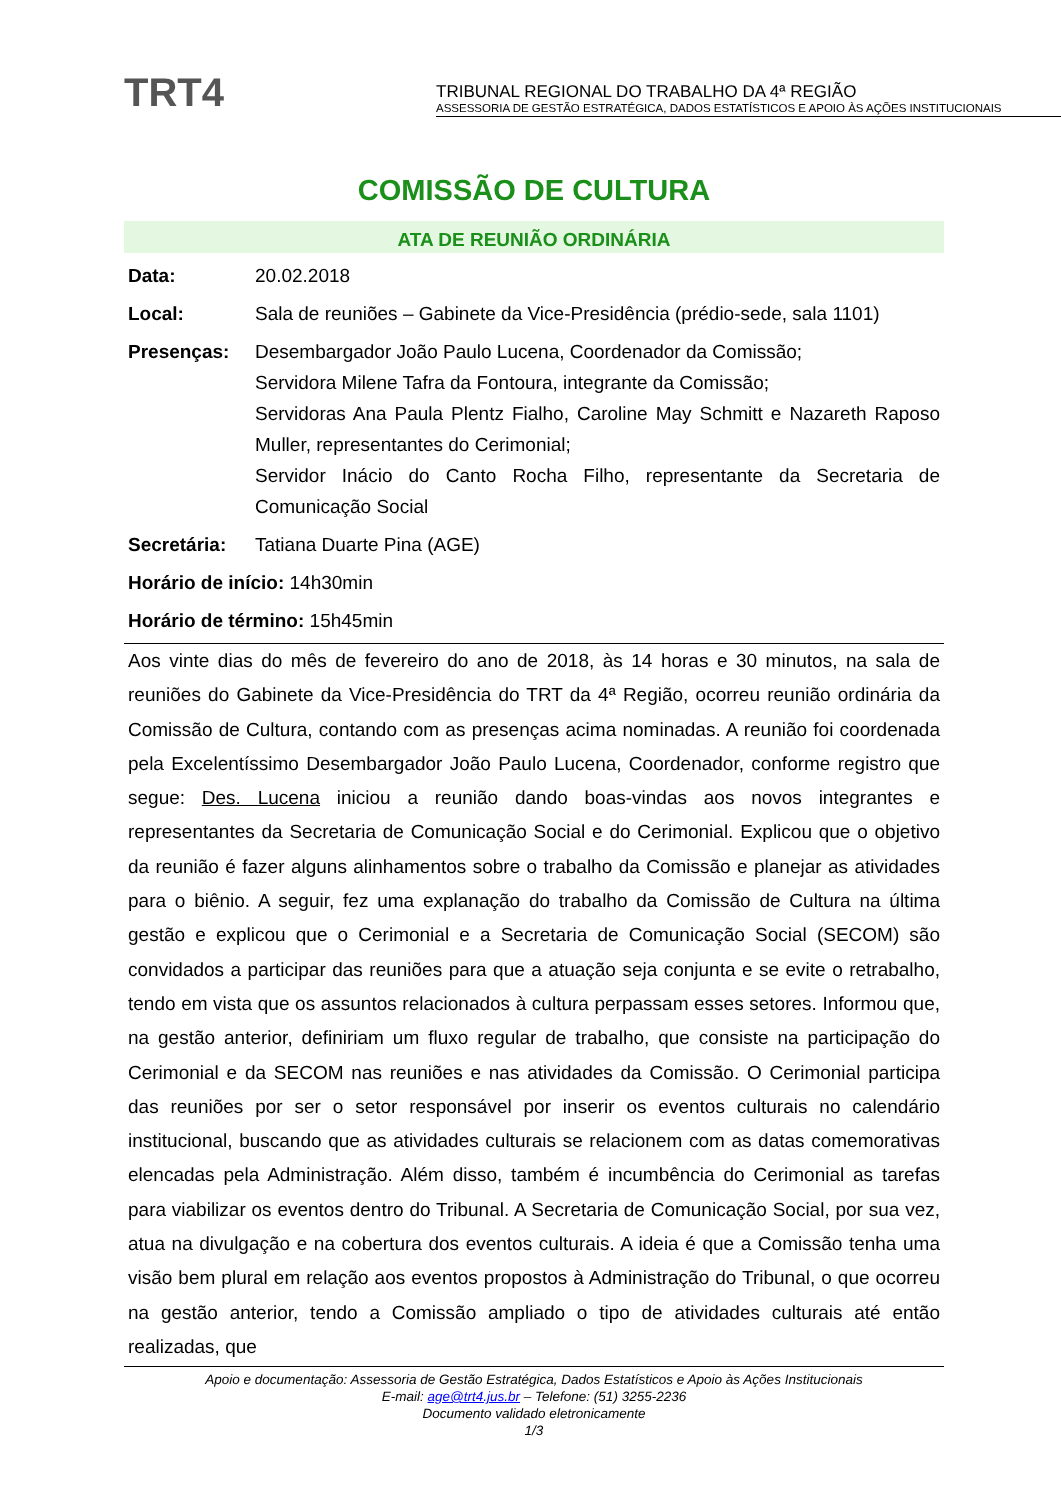TRT4
TRIBUNAL REGIONAL DO TRABALHO DA 4ª REGIÃO
ASSESSORIA DE GESTÃO ESTRATÉGICA, DADOS ESTATÍSTICOS E APOIO ÀS AÇÕES INSTITUCIONAIS
COMISSÃO DE CULTURA
ATA DE REUNIÃO ORDINÁRIA
Data: 20.02.2018
Local: Sala de reuniões – Gabinete da Vice-Presidência (prédio-sede, sala 1101)
Presenças: Desembargador João Paulo Lucena, Coordenador da Comissão;
Servidora Milene Tafra da Fontoura, integrante da Comissão;
Servidoras Ana Paula Plentz Fialho, Caroline May Schmitt e Nazareth Raposo Muller, representantes do Cerimonial;
Servidor Inácio do Canto Rocha Filho, representante da Secretaria de Comunicação Social
Secretária: Tatiana Duarte Pina (AGE)
Horário de início: 14h30min
Horário de término: 15h45min
Aos vinte dias do mês de fevereiro do ano de 2018, às 14 horas e 30 minutos, na sala de reuniões do Gabinete da Vice-Presidência do TRT da 4ª Região, ocorreu reunião ordinária da Comissão de Cultura, contando com as presenças acima nominadas. A reunião foi coordenada pela Excelentíssimo Desembargador João Paulo Lucena, Coordenador, conforme registro que segue: Des. Lucena iniciou a reunião dando boas-vindas aos novos integrantes e representantes da Secretaria de Comunicação Social e do Cerimonial. Explicou que o objetivo da reunião é fazer alguns alinhamentos sobre o trabalho da Comissão e planejar as atividades para o biênio. A seguir, fez uma explanação do trabalho da Comissão de Cultura na última gestão e explicou que o Cerimonial e a Secretaria de Comunicação Social (SECOM) são convidados a participar das reuniões para que a atuação seja conjunta e se evite o retrabalho, tendo em vista que os assuntos relacionados à cultura perpassam esses setores. Informou que, na gestão anterior, definiriam um fluxo regular de trabalho, que consiste na participação do Cerimonial e da SECOM nas reuniões e nas atividades da Comissão. O Cerimonial participa das reuniões por ser o setor responsável por inserir os eventos culturais no calendário institucional, buscando que as atividades culturais se relacionem com as datas comemorativas elencadas pela Administração. Além disso, também é incumbência do Cerimonial as tarefas para viabilizar os eventos dentro do Tribunal. A Secretaria de Comunicação Social, por sua vez, atua na divulgação e na cobertura dos eventos culturais. A ideia é que a Comissão tenha uma visão bem plural em relação aos eventos propostos à Administração do Tribunal, o que ocorreu na gestão anterior, tendo a Comissão ampliado o tipo de atividades culturais até então realizadas, que
Apoio e documentação: Assessoria de Gestão Estratégica, Dados Estatísticos e Apoio às Ações Institucionais
E-mail: age@trt4.jus.br – Telefone: (51) 3255-2236
Documento validado eletronicamente
1/3